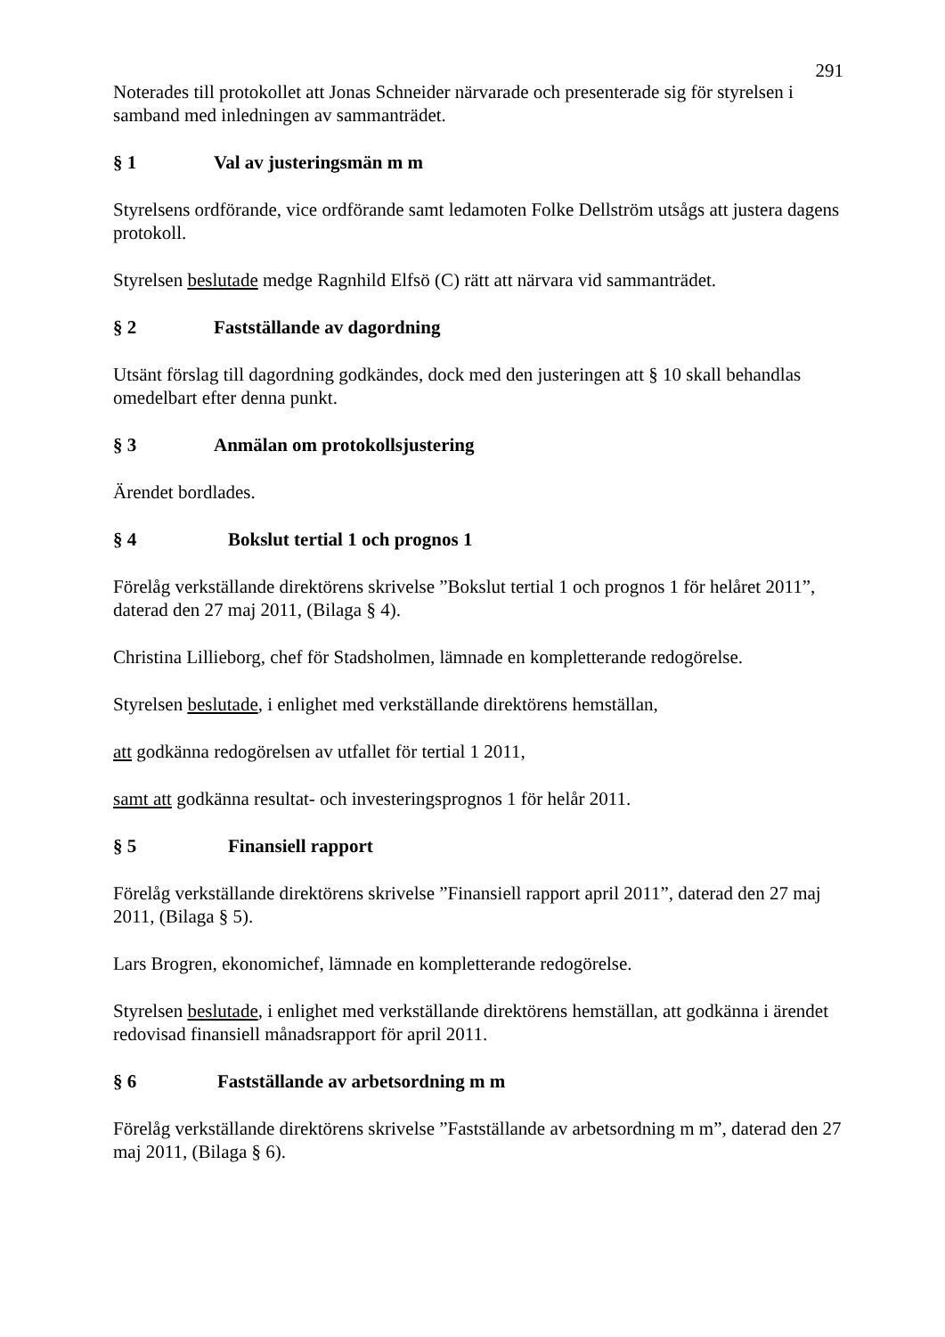291
Noterades till protokollet att Jonas Schneider närvarade och presenterade sig för styrelsen i samband med inledningen av sammanträdet.
§ 1 Val av justeringsmän m m
Styrelsens ordförande, vice ordförande samt ledamoten Folke Dellström utsågs att justera dagens protokoll.
Styrelsen beslutade medge Ragnhild Elfsö (C) rätt att närvara vid sammanträdet.
§ 2 Fastställande av dagordning
Utsänt förslag till dagordning godkändes, dock med den justeringen att § 10 skall behandlas omedelbart efter denna punkt.
§ 3 Anmälan om protokollsjustering
Ärendet bordlades.
§ 4 Bokslut tertial 1 och prognos 1
Förelåg verkställande direktörens skrivelse ”Bokslut tertial 1 och prognos 1 för helåret 2011”, daterad den 27 maj 2011, (Bilaga § 4).
Christina Lillieborg, chef för Stadsholmen, lämnade en kompletterande redogörelse.
Styrelsen beslutade, i enlighet med verkställande direktörens hemställan,
att godkänna redogörelsen av utfallet för tertial 1 2011,
samt att godkänna resultat- och investeringsprognos 1 för helår 2011.
§ 5 Finansiell rapport
Förelåg verkställande direktörens skrivelse ”Finansiell rapport april 2011”, daterad den 27 maj 2011, (Bilaga § 5).
Lars Brogren, ekonomichef, lämnade en kompletterande redogörelse.
Styrelsen beslutade, i enlighet med verkställande direktörens hemställan, att godkänna i ärendet redovisad finansiell månadsrapport för april 2011.
§ 6 Fastställande av arbetsordning m m
Förelåg verkställande direktörens skrivelse ”Fastställande av arbetsordning m m”, daterad den 27 maj 2011, (Bilaga § 6).